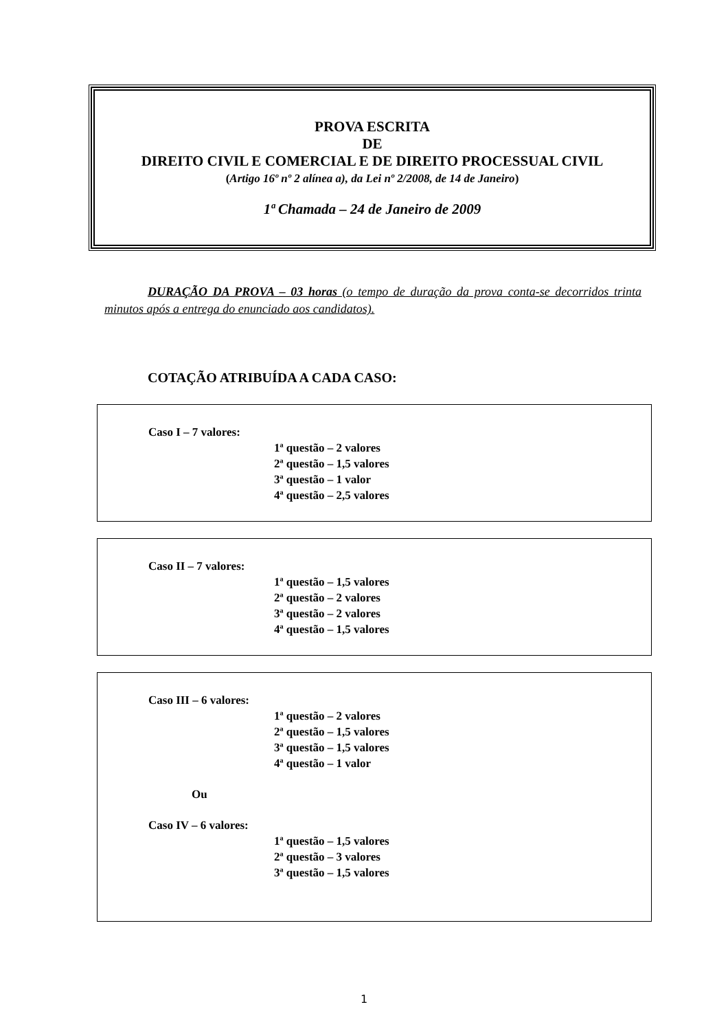PROVA ESCRITA
DE
DIREITO CIVIL E COMERCIAL E DE DIREITO PROCESSUAL CIVIL
(Artigo 16º nº 2 alínea a), da Lei nº 2/2008, de 14 de Janeiro)
1ª Chamada – 24 de Janeiro de 2009
DURAÇÃO DA PROVA – 03 horas (o tempo de duração da prova conta-se decorridos trinta minutos após a entrega do enunciado aos candidatos).
COTAÇÃO ATRIBUÍDA A CADA CASO:
Caso I – 7 valores:
1ª questão – 2 valores
2ª questão – 1,5 valores
3ª questão – 1 valor
4ª questão – 2,5 valores
Caso II – 7 valores:
1ª questão – 1,5 valores
2ª questão – 2 valores
3ª questão – 2 valores
4ª questão – 1,5 valores
Caso III – 6 valores:
1ª questão – 2 valores
2ª questão – 1,5 valores
3ª questão – 1,5 valores
4ª questão – 1 valor
Ou
Caso IV – 6 valores:
1ª questão – 1,5 valores
2ª questão – 3 valores
3ª questão – 1,5 valores
1